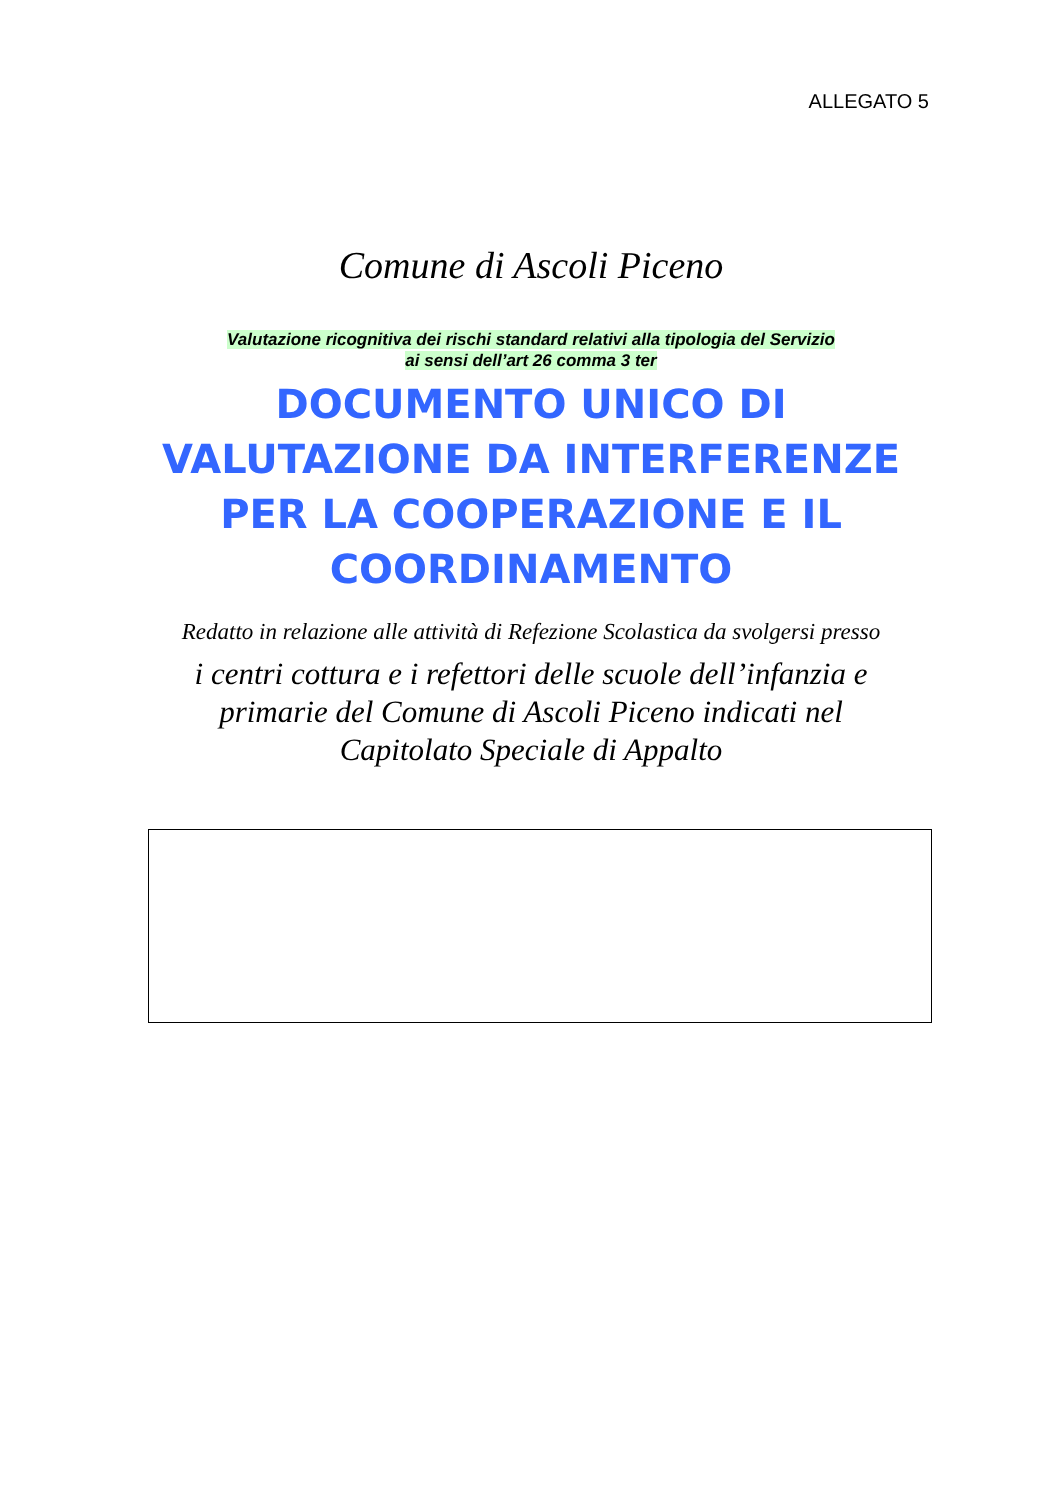ALLEGATO 5
Comune di Ascoli Piceno
Valutazione ricognitiva dei rischi standard relativi alla tipologia del Servizio
ai sensi dell’art 26 comma 3 ter
DOCUMENTO UNICO DI
VALUTAZIONE DA INTERFERENZE
PER LA COOPERAZIONE E IL
COORDINAMENTO
Redatto in relazione alle attività di Refezione Scolastica da svolgersi presso
i centri cottura e i refettori delle scuole dell’infanzia e
primarie del Comune di Ascoli Piceno indicati nel
Capitolato Speciale di Appalto